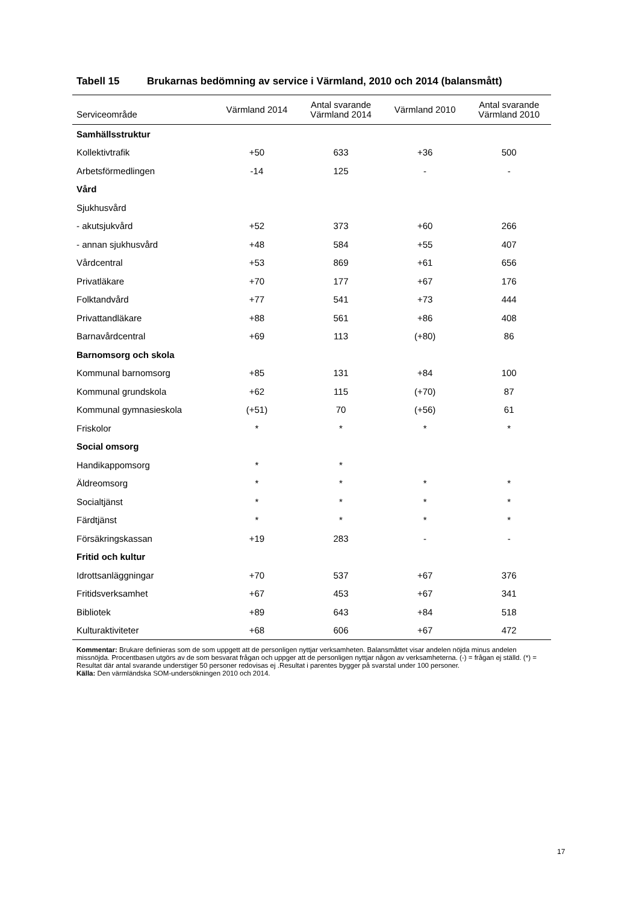Tabell 15 Brukarnas bedömning av service i Värmland, 2010 och 2014 (balansmått)
| Serviceområde | Värmland 2014 | Antal svarande Värmland 2014 | Värmland 2010 | Antal svarande Värmland 2010 |
| --- | --- | --- | --- | --- |
| Samhällsstruktur | | | | |
| Kollektivtrafik | +50 | 633 | +36 | 500 |
| Arbetsförmedlingen | -14 | 125 | - | - |
| Vård | | | | |
| Sjukhusvård | | | | |
| - akutsjukvård | +52 | 373 | +60 | 266 |
| - annan sjukhusvård | +48 | 584 | +55 | 407 |
| Vårdcentral | +53 | 869 | +61 | 656 |
| Privatläkare | +70 | 177 | +67 | 176 |
| Folktandvård | +77 | 541 | +73 | 444 |
| Privattandläkare | +88 | 561 | +86 | 408 |
| Barnavårdcentral | +69 | 113 | (+80) | 86 |
| Barnomsorg och skola | | | | |
| Kommunal barnomsorg | +85 | 131 | +84 | 100 |
| Kommunal grundskola | +62 | 115 | (+70) | 87 |
| Kommunal gymnasieskola | (+51) | 70 | (+56) | 61 |
| Friskolor | * | * | * | * |
| Social omsorg | | | | |
| Handikappomsorg | * | * | | |
| Äldreomsorg | * | * | * | * |
| Socialtjänst | * | * | * | * |
| Färdtjänst | * | * | * | * |
| Försäkringskassan | +19 | 283 | - | - |
| Fritid och kultur | | | | |
| Idrottsanläggningar | +70 | 537 | +67 | 376 |
| Fritidsverksamhet | +67 | 453 | +67 | 341 |
| Bibliotek | +89 | 643 | +84 | 518 |
| Kulturaktiviteter | +68 | 606 | +67 | 472 |
Kommentar: Brukare definieras som de som uppgett att de personligen nyttjar verksamheten. Balansmåttet visar andelen nöjda minus andelen missnöjda. Procentbasen utgörs av de som besvarat frågan och uppger att de personligen nyttjar någon av verksamheterna. (-) = frågan ej ställd. (*) = Resultat där antal svarande understiger 50 personer redovisas ej .Resultat i parentes bygger på svarstal under 100 personer.
Källa: Den värmländska SOM-undersökningen 2010 och 2014.
17